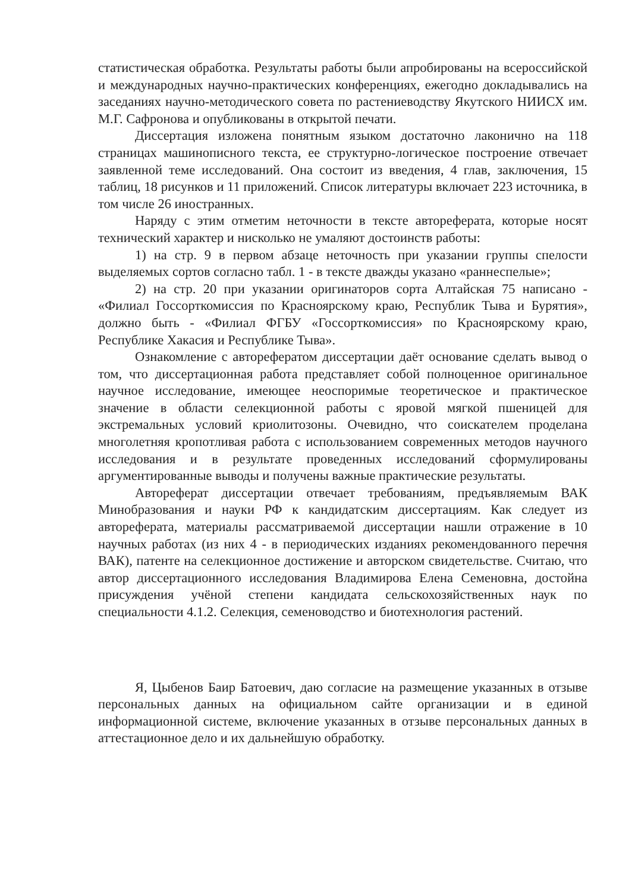статистическая обработка. Результаты работы были апробированы на всероссийской и международных научно-практических конференциях, ежегодно докладывались на заседаниях научно-методического совета по растениеводству Якутского НИИСХ им. М.Г. Сафронова и опубликованы в открытой печати.
Диссертация изложена понятным языком достаточно лаконично на 118 страницах машинописного текста, ее структурно-логическое построение отвечает заявленной теме исследований. Она состоит из введения, 4 глав, заключения, 15 таблиц, 18 рисунков и 11 приложений. Список литературы включает 223 источника, в том числе 26 иностранных.
Наряду с этим отметим неточности в тексте автореферата, которые носят технический характер и нисколько не умаляют достоинств работы:
1) на стр. 9 в первом абзаце неточность при указании группы спелости выделяемых сортов согласно табл. 1 - в тексте дважды указано «раннеспелые»;
2) на стр. 20 при указании оригинаторов сорта Алтайская 75 написано - «Филиал Госсорткомиссия по Красноярскому краю, Республик Тыва и Бурятия», должно быть - «Филиал ФГБУ «Госсорткомиссия» по Красноярскому краю, Республике Хакасия и Республике Тыва».
Ознакомление с авторефератом диссертации даёт основание сделать вывод о том, что диссертационная работа представляет собой полноценное оригинальное научное исследование, имеющее неоспоримые теоретическое и практическое значение в области селекционной работы с яровой мягкой пшеницей для экстремальных условий криолитозоны. Очевидно, что соискателем проделана многолетняя кропотливая работа с использованием современных методов научного исследования и в результате проведенных исследований сформулированы аргументированные выводы и получены важные практические результаты.
Автореферат диссертации отвечает требованиям, предъявляемым ВАК Минобразования и науки РФ к кандидатским диссертациям. Как следует из автореферата, материалы рассматриваемой диссертации нашли отражение в 10 научных работах (из них 4 - в периодических изданиях рекомендованного перечня ВАК), патенте на селекционное достижение и авторском свидетельстве. Считаю, что автор диссертационного исследования Владимирова Елена Семеновна, достойна присуждения учёной степени кандидата сельскохозяйственных наук по специальности 4.1.2. Селекция, семеноводство и биотехнология растений.
Я, Цыбенов Баир Батоевич, даю согласие на размещение указанных в отзыве персональных данных на официальном сайте организации и в единой информационной системе, включение указанных в отзыве персональных данных в аттестационное дело и их дальнейшую обработку.